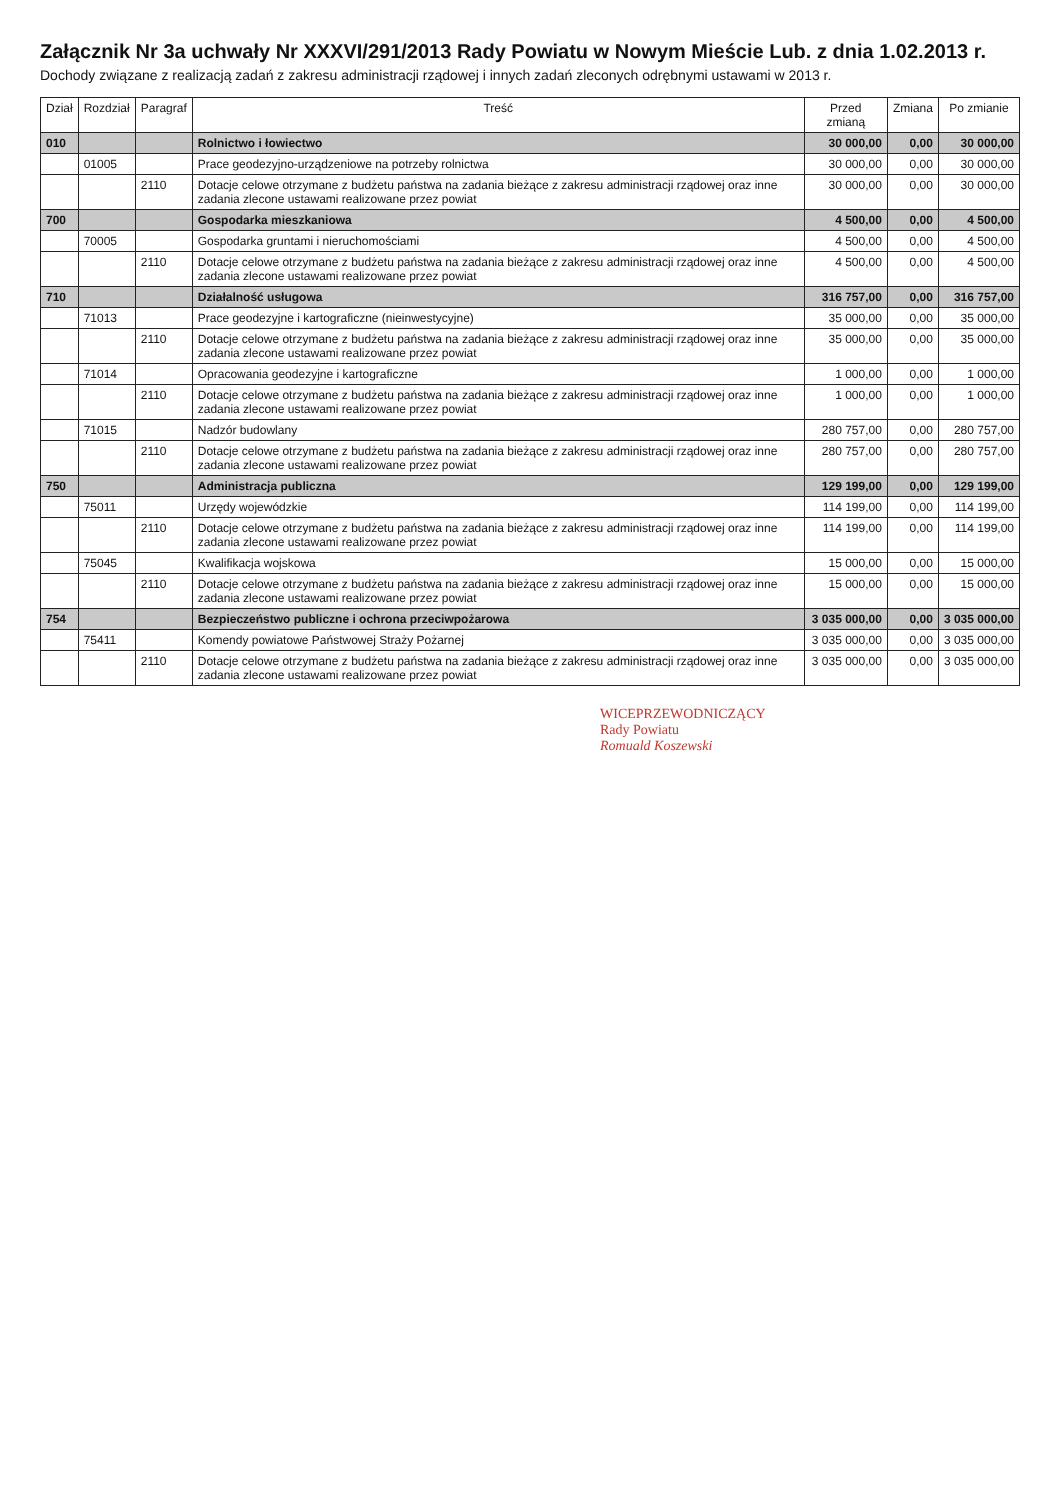Załącznik Nr 3a uchwały Nr XXXVI/291/2013 Rady Powiatu w Nowym Mieście Lub. z dnia 1.02.2013 r.
Dochody związane z realizacją zadań z zakresu administracji rządowej i innych zadań zleconych odrębnymi ustawami w 2013 r.
| Dział | Rozdział | Paragraf | Treść | Przed zmianą | Zmiana | Po zmianie |
| --- | --- | --- | --- | --- | --- | --- |
| 010 | | | Rolnictwo i łowiectwo | 30 000,00 | 0,00 | 30 000,00 |
| | 01005 | | Prace geodezyjno-urządzeniowe na potrzeby rolnictwa | 30 000,00 | 0,00 | 30 000,00 |
| | | 2110 | Dotacje celowe otrzymane z budżetu państwa na zadania bieżące z zakresu administracji rządowej oraz inne zadania zlecone ustawami realizowane przez powiat | 30 000,00 | 0,00 | 30 000,00 |
| 700 | | | Gospodarka mieszkaniowa | 4 500,00 | 0,00 | 4 500,00 |
| | 70005 | | Gospodarka gruntami i nieruchomościami | 4 500,00 | 0,00 | 4 500,00 |
| | | 2110 | Dotacje celowe otrzymane z budżetu państwa na zadania bieżące z zakresu administracji rządowej oraz inne zadania zlecone ustawami realizowane przez powiat | 4 500,00 | 0,00 | 4 500,00 |
| 710 | | | Działalność usługowa | 316 757,00 | 0,00 | 316 757,00 |
| | 71013 | | Prace geodezyjne i kartograficzne (nieinwestycyjne) | 35 000,00 | 0,00 | 35 000,00 |
| | | 2110 | Dotacje celowe otrzymane z budżetu państwa na zadania bieżące z zakresu administracji rządowej oraz inne zadania zlecone ustawami realizowane przez powiat | 35 000,00 | 0,00 | 35 000,00 |
| | 71014 | | Opracowania geodezyjne i kartograficzne | 1 000,00 | 0,00 | 1 000,00 |
| | | 2110 | Dotacje celowe otrzymane z budżetu państwa na zadania bieżące z zakresu administracji rządowej oraz inne zadania zlecone ustawami realizowane przez powiat | 1 000,00 | 0,00 | 1 000,00 |
| | 71015 | | Nadzór budowlany | 280 757,00 | 0,00 | 280 757,00 |
| | | 2110 | Dotacje celowe otrzymane z budżetu państwa na zadania bieżące z zakresu administracji rządowej oraz inne zadania zlecone ustawami realizowane przez powiat | 280 757,00 | 0,00 | 280 757,00 |
| 750 | | | Administracja publiczna | 129 199,00 | 0,00 | 129 199,00 |
| | 75011 | | Urzędy wojewódzkie | 114 199,00 | 0,00 | 114 199,00 |
| | | 2110 | Dotacje celowe otrzymane z budżetu państwa na zadania bieżące z zakresu administracji rządowej oraz inne zadania zlecone ustawami realizowane przez powiat | 114 199,00 | 0,00 | 114 199,00 |
| | 75045 | | Kwalifikacja wojskowa | 15 000,00 | 0,00 | 15 000,00 |
| | | 2110 | Dotacje celowe otrzymane z budżetu państwa na zadania bieżące z zakresu administracji rządowej oraz inne zadania zlecone ustawami realizowane przez powiat | 15 000,00 | 0,00 | 15 000,00 |
| 754 | | | Bezpieczeństwo publiczne i ochrona przeciwpożarowa | 3 035 000,00 | 0,00 | 3 035 000,00 |
| | 75411 | | Komendy powiatowe Państwowej Straży Pożarnej | 3 035 000,00 | 0,00 | 3 035 000,00 |
| | | 2110 | Dotacje celowe otrzymane z budżetu państwa na zadania bieżące z zakresu administracji rządowej oraz inne zadania zlecone ustawami realizowane przez powiat | 3 035 000,00 | 0,00 | 3 035 000,00 |
WICEPRZEWODNICZĄCY
Rady Powiatu
Romuald Koszewski